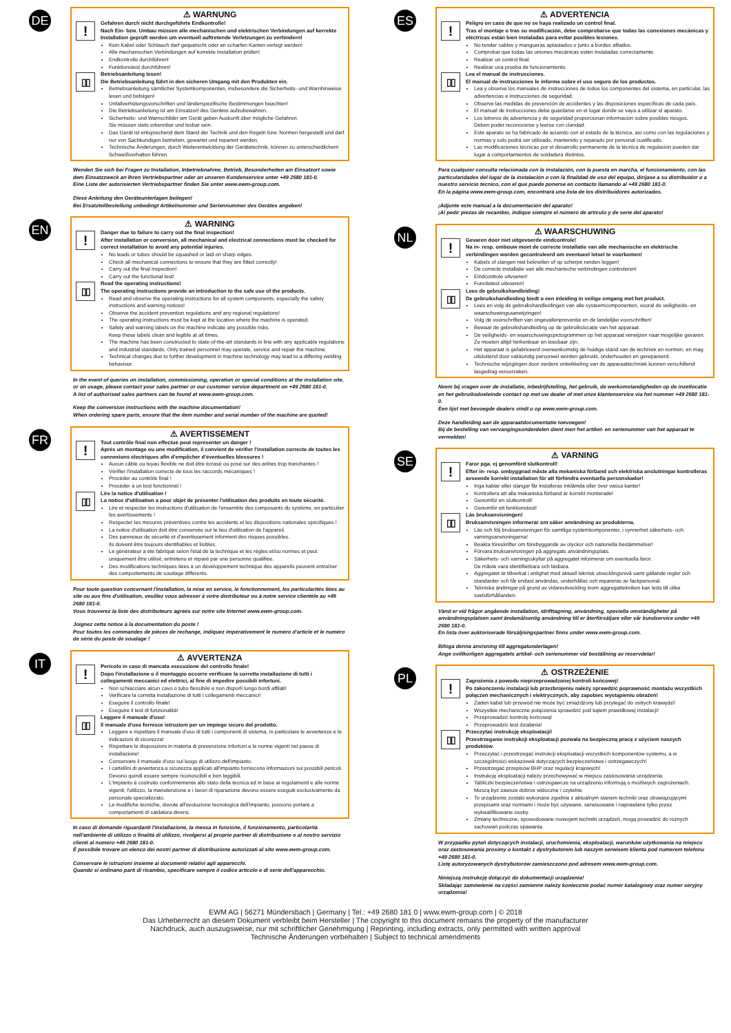DE
⚠ WARNUNG
!
Gefahren durch nicht durchgeführte Endkontrolle!
Nach Ein- bzw. Umbau müssen alle mechanischen und elektrischen Verbindungen auf korrekte Installation geprüft werden um eventuell auftretende Verletzungen zu verhindern!
Kein Kabel oder Schlauch darf gequetscht oder an scharfen Kanten verlegt werden!
Alle mechanischen Verbindungen auf korrekte Installation prüfen!
Endkontrolle durchführen!
Funktionstest durchführen!
▯▯
Betriebsanleitung lesen!
Die Betriebsanleitung führt in den sicheren Umgang mit den Produkten ein.
Betriebsanleitung sämtlicher Systemkomponenten, insbesondere die Sicherheits- und Warnhinweise lesen und befolgen!
Unfallverhütungsvorschriften und länderspezifische Bestimmungen beachten!
Die Betriebsanleitung ist am Einsatzort des Gerätes aufzubewahren.
Sicherheits- und Warnschilder am Gerät geben Auskunft über mögliche Gefahren.
Sie müssen stets erkennbar und lesbar sein.
Das Gerät ist entsprechend dem Stand der Technik und den Regeln bzw. Normen hergestellt und darf nur von Sachkundigen betrieben, gewartet und repariert werden.
Technische Änderungen, durch Weiterentwicklung der Gerätetechnik, können zu unterschiedlichem Schweißverhalten führen.
Wenden Sie sich bei Fragen zu Installation, Inbetriebnahme, Betrieb, Besonderheiten am Einsatzort sowie dem Einsatzzweck an Ihren Vertriebspartner oder an unseren Kundenservice unter +49 2680 181-0.
Eine Liste der autorisierten Vertriebspartner finden Sie unter www.ewm-group.com.
Diese Anleitung den Geräteunterlagen beilegen!
Bei Ersatzteilbestellung unbedingt Artikelnummer und Seriennummer des Gerätes angeben!
EN
⚠ WARNING
!
Danger due to failure to carry out the final inspection!
After installation or conversion, all mechanical and electrical connections must be checked for correct installation to avoid any potential injuries.
No leads or tubes should be squashed or laid on sharp edges.
Check all mechanical connections to ensure that they are fitted correctly!
Carry out the final inspection!
Carry out the functional test!
▯▯
Read the operating instructions!
The operating instructions provide an introduction to the safe use of the products.
Read and observe the operating instructions for all system components, especially the safety instructions and warning notices!
Observe the accident prevention regulations and any regional regulations!
The operating instructions must be kept at the location where the machine is operated.
Safety and warning labels on the machine indicate any possible risks.
Keep these labels clean and legible at all times.
The machine has been constructed to state-of-the-art standards in line with any applicable regulations and industrial standards. Only trained personnel may operate, service and repair the machine.
Technical changes due to further development in machine technology may lead to a differing welding behaviour.
In the event of queries on installation, commissioning, operation or special conditions at the installation site, or on usage, please contact your sales partner or our customer service department on +49 2680 181-0.
A list of authorised sales partners can be found at www.ewm-group.com.
Keep the conversion instructions with the machine documentation!
When ordering spare parts, ensure that the item number and serial number of the machine are quoted!
FR
⚠ AVERTISSEMENT
!
Tout contrôle final non effectué peut représenter un danger !
Après un montage ou une modification, il convient de vérifier l'installation correcte de toutes les connexions électriques afin d'empêcher d'éventuelles blessures !
Aucun câble ou tuyau flexible ne doit être écrasé ou posé sur des arêtes trop tranchantes !
Vérifier l'installation correcte de tous les raccords mécaniques !
Procéder au contrôle final !
Procéder à un test fonctionnel !
▯▯
Lire la notice d'utilisation !
La notice d'utilisation a pour objet de présenter l'utilisation des produits en toute sécurité.
Lire et respecter les instructions d'utilisation de l'ensemble des composants du système, en particulier les avertissements !
Respecter les mesures préventives contre les accidents et les dispositions nationales spécifiques !
La notice d'utilisation doit être conservée sur le lieu d'utilisation de l'appareil.
Des panneaux de sécurité et d'avertissement informent des risques possibles.
Ils doivent être toujours identifiables et lisibles.
Le générateur a été fabriqué selon l'état de la technique et les règles et/ou normes et peut uniquement être utilisé, entretenu et réparé par une personne qualifiée.
Des modifications techniques liées à un développement technique des appareils peuvent entraîner des comportements de soudage différents.
Pour toute question concernant l'installation, la mise en service, le fonctionnement, les particularités liées au site ou aux fins d'utilisation, veuillez vous adresser à votre distributeur ou à notre service clientèle au +49 2680 181-0.
Vous trouverez la liste des distributeurs agréés sur notre site Internet www.ewm-group.com.
Joignez cette notice à la documentation du poste !
Pour toutes les commandes de pièces de rechange, indiquez impérativement le numéro d'article et le numéro de série du poste de soudage !
IT
⚠ AVVERTENZA
!
Pericolo in caso di mancata esecuzione del controllo finale!
Dopo l'installazione o il montaggio occorre verificare la corretta installazione di tutti i collegamenti meccanici ed elettrici, al fine di impedire possibili infortuni.
Non schiacciare alcun cavo o tubo flessibile e non disporli lungo bordi affilati!
Verificare la corretta installazione di tutti i collegamenti meccanici!
Eseguire il controllo finale!
Eseguire il test di funzionalità!
▯▯
Leggere il manuale d'uso!
Il manuale d'uso fornisce istruzioni per un impiego sicuro del prodotto.
Leggere e rispettare il manuale d'uso di tutti i componenti di sistema, in particolare le avvertenze e le indicazioni di sicurezza!
Rispettare le disposizioni in materia di prevenzione infortuni e le norme vigenti nel paese di installazione!
Conservare il manuale d'uso sul luogo di utilizzo dell'impianto.
I cartellini di avvertenza e sicurezza applicati all'impianto forniscono informazioni sui possibili pericoli. Devono quindi essere sempre riconoscibili e ben leggibili.
L'impianto è costruito conformemente allo stato della tecnica ed in base ai regolamenti e alle norme vigenti; l'utilizzo, la manutenzione e i lavori di riparazione devono essere eseguiti esclusivamente da personale specializzato.
Le modifiche tecniche, dovute all'evoluzione tecnologica dell'impianto, possono portare a comportamenti di saldatura diversi.
In caso di domande riguardanti l'installazione, la messa in funzione, il funzionamento, particolarità nell'ambiente di utilizzo o finalità di utilizzo, rivolgersi al proprio partner di distribuzione o al nostro servizio clienti al numero +49 2680 181-0.
È possibile trovare un elenco dei nostri partner di distribuzione autorizzati al sito www.ewm-group.com.
Conservare le istruzioni insieme ai documenti relativi agli apparecchi.
Quando si ordinano parti di ricambio, specificare sempre il codice articolo e di serie dell'apparecchio.
ES
⚠ ADVERTENCIA
!
Peligro en caso de que no se haya realizado un control final.
Tras el montaje o tras su modificación, debe comprobarse que todas las conexiones mecánicas y eléctricas están bien instaladas para evitar posibles lesiones.
No tender cables y mangueras aplastados o junto a bordes afilados.
Comprobar que todas las uniones mecánicas estén instaladas correctamente.
Realizar un control final.
Realizar una prueba de funcionamiento.
▯▯
Lea el manual de instrucciones.
El manual de instrucciones le informa sobre el uso seguro de los productos.
Lea y observe los manuales de instrucciones de todos los componentes del sistema, en particular, las advertencias e instrucciones de seguridad.
Observe las medidas de prevención de accidentes y las disposiciones específicas de cada país.
El manual de instrucciones debe guardarse en el lugar donde se vaya a utilizar el aparato.
Los letreros de advertencia y de seguridad proporcionan información sobre posibles riesgos.
Deben poder reconocerse y leerse con claridad.
Este aparato se ha fabricado de acuerdo con el estado de la técnica, así como con las regulaciones y normas y solo podrá ser utilizado, mantenido y reparado por personal cualificado.
Las modificaciones técnicas por el desarrollo permanente de la técnica de regulación pueden dar lugar a comportamientos de soldadura distintos.
Para cualquier consulta relacionada con la instalación, con la puesta en marcha, el funcionamiento, con las particularidades del lugar de la instalación o con la finalidad de uso del equipo, diríjase a su distribuidor o a nuestro servicio técnico, con el que puede ponerse en contacto llamando al +49 2680 181-0.
En la página www.ewm-group.com, encontrará una lista de los distribuidores autorizados.
¡Adjunte este manual a la documentación del aparato!
¡Al pedir piezas de recambio, indique siempre el número de artículo y de serie del aparato!
NL
⚠ WAARSCHUWING
!
Gevaren door niet uitgevoerde eindcontrole!
Na in- resp. ombouw moet de correcte installatie van alle mechanische en elektrische verbindingen worden gecontroleerd om eventueel letsel te voorkomen!
Kabels of slangen niet beknellen of op scherpe randen leggen!
De correcte installatie van alle mechanische verbindingen controleren!
Eindcontrole uitvoeren!
Functietest uitvoeren!
▯▯
Lees de gebruikshandleiding!
De gebruikshandleiding biedt u een inleiding in veilige omgang met het product.
Lees en volg de gebruikshandleidingen van alle systeemcomponenten, vooral de veiligheids- en waarschuwingsaanwijzingen!
Volg de voorschriften van ongevallenpreventie en de landelijke voorschriften!
Bewaar de gebruikshandleiding op de gebruikslocatie van het apparaat.
De veiligheids- en waarschuwingspictogrammen op het apparaat verwijzen naar mogelijke gevaren.
Ze moeten altijd herkenbaar en leesbaar zijn.
Het apparaat is gefabriceerd overeenkomstig de huidige stand van de techniek en normen, en mag uitsluitend door vakkundig personeel worden gebruikt, onderhouden en gerepareerd.
Technische wijzigingen door verdere ontwikkeling van de apparaattechniek kunnen verschillend lasgedrag veroorzaken.
Neem bij vragen over de installatie, inbedrijfstelling, het gebruik, de werkomstandigheden op de inzetlocatie en het gebruiksdoeleinde contact op met uw dealer of met onze klantenservice via het nummer +49 2680 181-0.
Een lijst met bevoegde dealers vindt u op www.ewm-group.com.
Deze handleiding aan de apparaatdocumentatie toevoegen!
Bij de bestelling van vervangingsonderdelen dient men het artikel- en serienummer van het apparaat te vermelden!
SE
⚠ VARNING
!
Faror pga. ej genomförd slutkontroll!
Efter in- resp. ombyggnad måste alla mekaniska förband och elektriska anslutningar kontrolleras avseende korrekt installation för att förhindra eventuella personskador!
Inga kablar eller slangar får installeras inklämda eller över vassa kanter!
Kontrollera att alla mekaniska förband är korrekt monterade!
Genomför en slutkontroll!
Genomför ett funktionstest!
▯▯
Läs bruksanvisningen!
Bruksanvisningen informerar om säker användning av produkterna.
Läs och följ bruksanvisningen för samtliga systemkomponenter, i synnerhet säkerhets- och varningsanvisningarna!
Beakta föreskrifter om förebyggande av olyckor och nationella bestämmelser!
Förvara bruksanvisningen på aggregats användningsplats.
Säkerhets- och varningsskyltar på aggregatet informerar om eventuella faror.
De måste vara identifierbara och läsbara.
Aggregatet är tillverkat i enlighet med aktuell teknisk utvecklingsnivå samt gällande regler och standarder och får endast användas, underhållas och repareras av fackpersonal.
Tekniska ändringar på grund av vidareutveckling inom aggregattekniken kan leda till olika svetsförhållanden.
Vänd er vid frågor angående installation, idrifttagning, användning, speciella omständigheter på användningsplatsen samt ändamålsenlig användning till er återförsäljare eller vår kundservice under +49 2680 181-0.
En lista över auktoriserade försäljningspartner finns under www.ewm-group.com.
Bifoga denna anvisning till aggregatunderlagen!
Ange ovillkorligen aggregatets artikel- och serienummer vid beställning av reservdelar!
PL
⚠ OSTRZEŻENIE
!
Zagrożenia z powodu nieprzeprowadzonej kontroli końcowej!
Po zakończeniu instalacji lub przezbrojeniu należy sprawdzić poprawność montażu wszystkich połączeń mechanicznych i elektrycznych, aby zapobiec wystąpieniu obrażeń!
Żaden kabel lub przewód nie może być zmiażdżony lub przylegać do ostrych krawędzi!
Wszystkie mechaniczne połączenia sprawdzić pod kątem prawidłowej instalacji!
Przeprowadzić kontrolę końcową!
Przeprowadzić test działania!
▯▯
Przeczytać instrukcję eksploatacji!
Przestrzeganie instrukcji eksploatacji pozwala na bezpieczną pracę z użyciem naszych produktów.
Przeczytać i przestrzegać instrukcji eksploatacji wszystkich komponentów systemu, a w szczególności wskazówek dotyczących bezpieczeństwa i ostrzegawczych!
Przestrzegać przepisów BHP oraz regulacji krajowych!
Instrukcję eksploatacji należy przechowywać w miejscu zastosowania urządzenia.
Tabliczki bezpieczeństwa i ostrzegawcze na urządzeniu informują o możliwych zagrożeniach.
Muszą być zawsze dobrze widoczne i czytelne.
To urządzenie zostało wykonane zgodnie z aktualnym stanem techniki oraz obowiązującymi przepisami oraz normami i może być używane, serwisowane i naprawiane tylko przez wykwalifikowane osoby.
Zmiany techniczne, spowodowane rozwojem techniki urządzeń, mogą prowadzić do różnych zachowań podczas spawania.
W przypadku pytań dotyczących instalacji, uruchomienia, eksploatacji, warunków użytkowania na miejscu oraz zastosowania prosimy o kontakt z dystrybutorem lub naszym serwisem klienta pod numerem telefonu +49 2680 181-0.
Listę autoryzowanych dystrybutorów zamieszczono pod adresem www.ewm-group.com.
Niniejszą instrukcję dołączyć do dokumentacji urządzenia!
Składając zamówienie na części zamienne należy koniecznie podać numer katalogowy oraz numer seryjny urządzenia!
EWM AG | 56271 Mündersbach | Germany | Tel.: +49 2680 181 0 | www.ewm-group.com | © 2018
Das Urheberrecht an diesem Dokument verbleibt beim Hersteller | The copyright to this document remains the property of the manufacturer
Nachdruck, auch auszugsweise, nur mit schriftlicher Genehmigung | Reprinting, including extracts, only permitted with written approval
Technische Änderungen vorbehalten | Subject to technical amendments